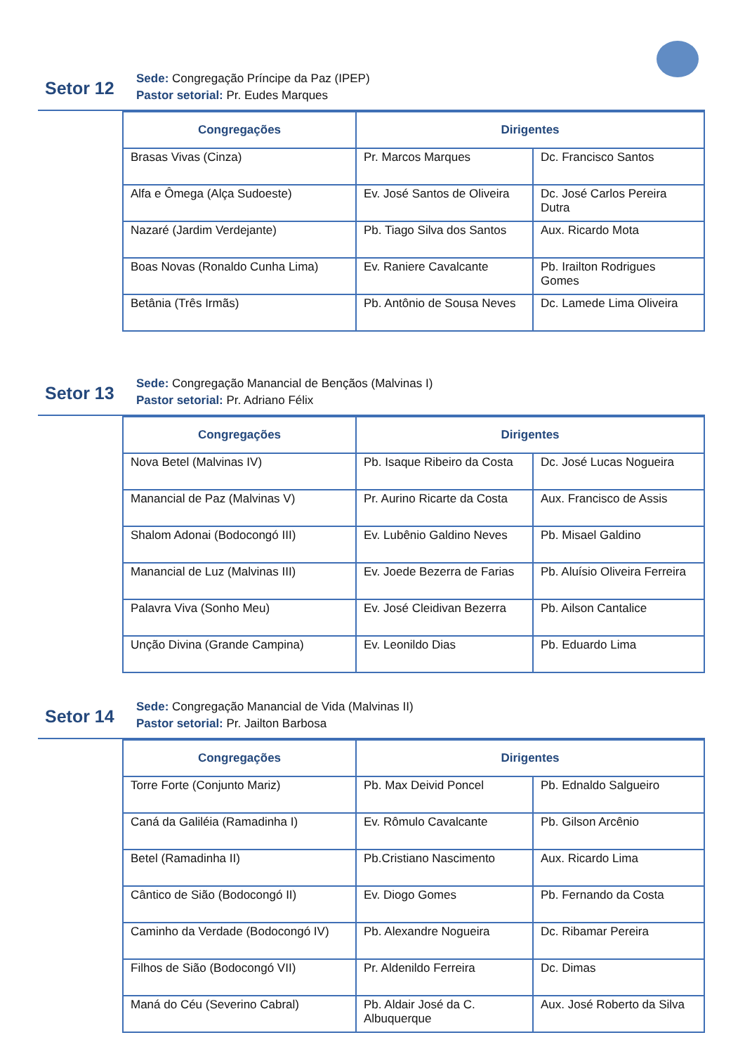Setor 12
Sede: Congregação Príncipe da Paz (IPEP)
Pastor setorial: Pr. Eudes Marques
| Congregações | Dirigentes | |
| --- | --- | --- |
| Brasas Vivas (Cinza) | Pr. Marcos Marques | Dc. Francisco Santos |
| Alfa e Ômega (Alça Sudoeste) | Ev. José Santos de Oliveira | Dc. José Carlos Pereira Dutra |
| Nazaré (Jardim Verdejante) | Pb. Tiago Silva dos Santos | Aux. Ricardo Mota |
| Boas Novas (Ronaldo Cunha Lima) | Ev. Raniere Cavalcante | Pb. Irailton Rodrigues Gomes |
| Betânia (Três Irmãs) | Pb. Antônio de Sousa Neves | Dc. Lamede Lima Oliveira |
Setor 13
Sede: Congregação Manancial de Bençãos (Malvinas I)
Pastor setorial: Pr. Adriano Félix
| Congregações | Dirigentes | |
| --- | --- | --- |
| Nova Betel (Malvinas IV) | Pb. Isaque Ribeiro da Costa | Dc. José Lucas Nogueira |
| Manancial de Paz (Malvinas V) | Pr. Aurino Ricarte da Costa | Aux. Francisco de Assis |
| Shalom Adonai (Bodocongó III) | Ev. Lubênio Galdino Neves | Pb. Misael Galdino |
| Manancial de Luz (Malvinas III) | Ev. Joede Bezerra de Farias | Pb. Aluísio Oliveira Ferreira |
| Palavra Viva (Sonho Meu) | Ev. José Cleidivan Bezerra | Pb. Ailson Cantalice |
| Unção Divina (Grande Campina) | Ev. Leonildo Dias | Pb. Eduardo Lima |
Setor 14
Sede: Congregação Manancial de Vida (Malvinas II)
Pastor setorial: Pr. Jailton Barbosa
| Congregações | Dirigentes | |
| --- | --- | --- |
| Torre Forte (Conjunto Mariz) | Pb. Max Deivid Poncel | Pb. Ednaldo Salgueiro |
| Caná da Galiléia (Ramadinha I) | Ev. Rômulo Cavalcante | Pb. Gilson Arcênio |
| Betel (Ramadinha II) | Pb.Cristiano Nascimento | Aux. Ricardo Lima |
| Cântico de Sião (Bodocongó II) | Ev. Diogo Gomes | Pb. Fernando da Costa |
| Caminho da Verdade (Bodocongó IV) | Pb. Alexandre Nogueira | Dc. Ribamar Pereira |
| Filhos de Sião (Bodocongó VII) | Pr. Aldenildo Ferreira | Dc. Dimas |
| Maná do Céu (Severino Cabral) | Pb. Aldair José da C. Albuquerque | Aux. José Roberto da Silva |